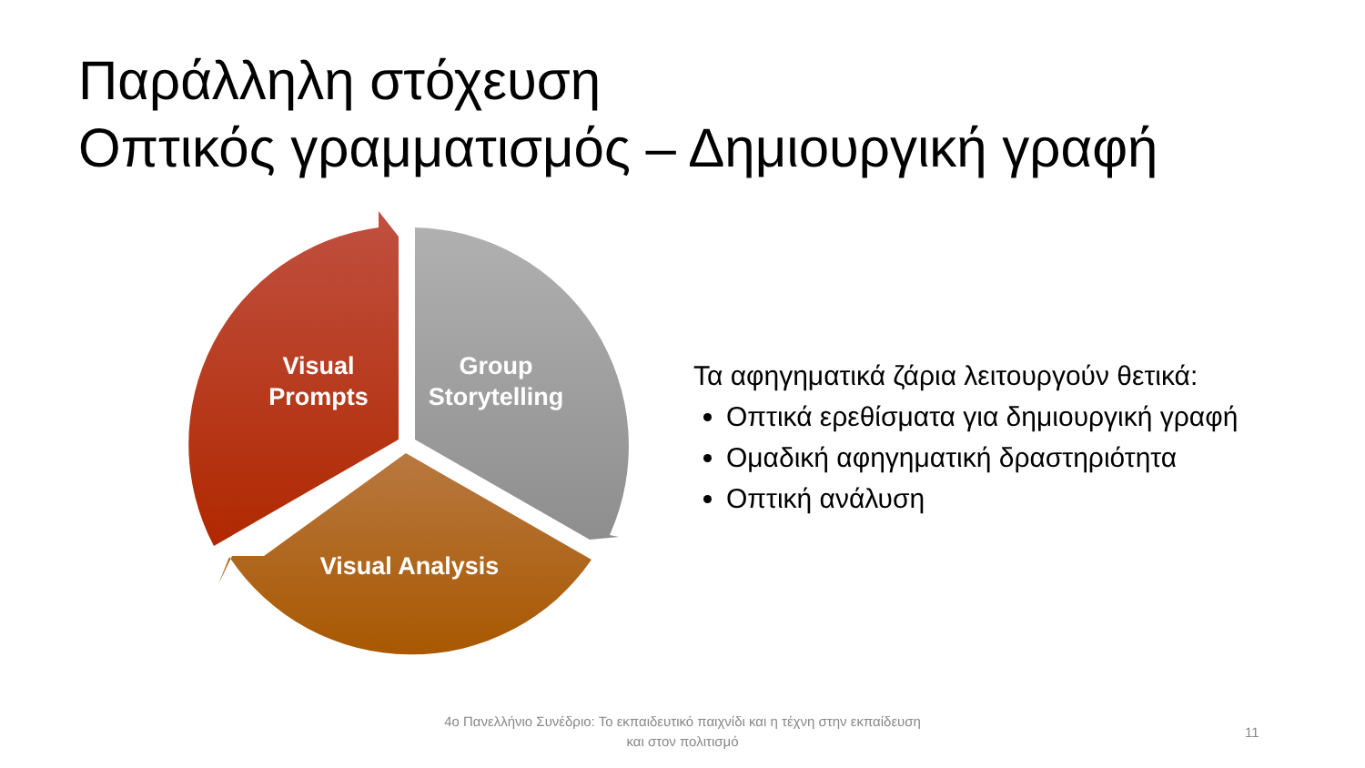Παράλληλη στόχευση
Οπτικός γραμματισμός – Δημιουργική γραφή
Visual
Prompts
Group
Storytelling
Visual Analysis
Τα αφηγηματικά ζάρια λειτουργούν θετικά:
Οπτικά ερεθίσματα για δημιουργική γραφή
Ομαδική αφηγηματική δραστηριότητα
Οπτική ανάλυση
4ο Πανελλήνιο Συνέδριο: Το εκπαιδευτικό παιχνίδι και η τέχνη στην εκπαίδευση και στον πολιτισμό
11